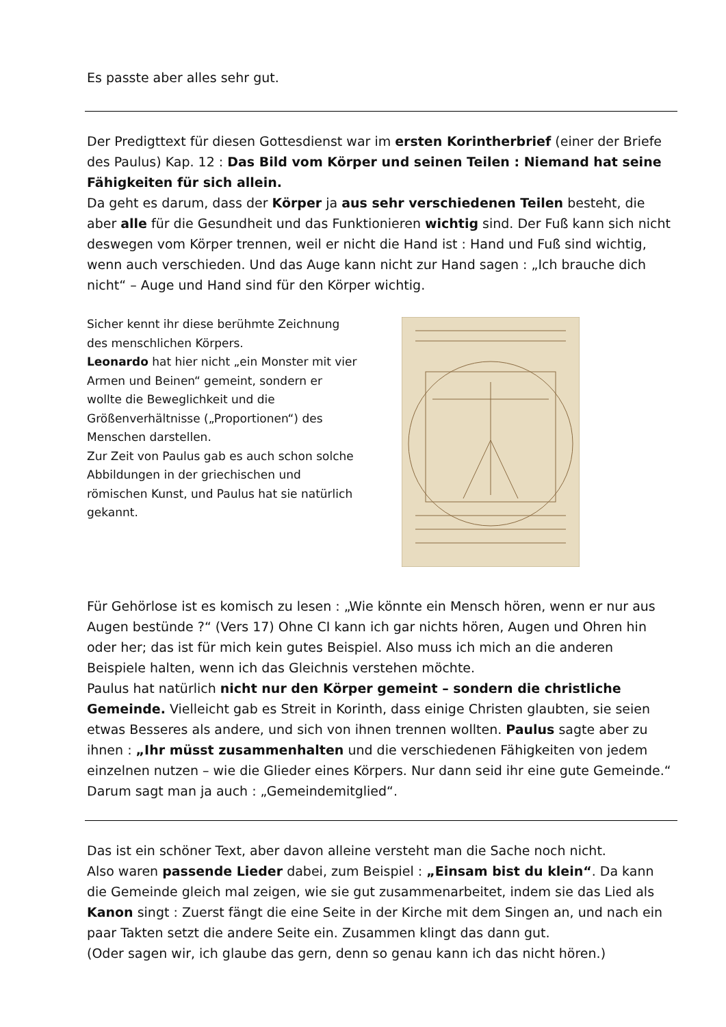Es passte aber alles sehr gut.
Der Predigttext für diesen Gottesdienst war im ersten Korintherbrief (einer der Briefe des Paulus) Kap. 12 : Das Bild vom Körper und seinen Teilen : Niemand hat seine Fähigkeiten für sich allein.
Da geht es darum, dass der Körper ja aus sehr verschiedenen Teilen besteht, die aber alle für die Gesundheit und das Funktionieren wichtig sind. Der Fuß kann sich nicht deswegen vom Körper trennen, weil er nicht die Hand ist : Hand und Fuß sind wichtig, wenn auch verschieden. Und das Auge kann nicht zur Hand sagen : „Ich brauche dich nicht“ – Auge und Hand sind für den Körper wichtig.
Sicher kennt ihr diese berühmte Zeichnung des menschlichen Körpers.
Leonardo hat hier nicht „ein Monster mit vier Armen und Beinen“ gemeint, sondern er wollte die Beweglichkeit und die Größenverhältnisse („Proportionen“) des Menschen darstellen.
Zur Zeit von Paulus gab es auch schon solche Abbildungen in der griechischen und römischen Kunst, und Paulus hat sie natürlich gekannt.
Für Gehörlose ist es komisch zu lesen : „Wie könnte ein Mensch hören, wenn er nur aus Augen bestünde ?“ (Vers 17) Ohne CI kann ich gar nichts hören, Augen und Ohren hin oder her; das ist für mich kein gutes Beispiel. Also muss ich mich an die anderen Beispiele halten, wenn ich das Gleichnis verstehen möchte.
Paulus hat natürlich nicht nur den Körper gemeint – sondern die christliche Gemeinde. Vielleicht gab es Streit in Korinth, dass einige Christen glaubten, sie seien etwas Besseres als andere, und sich von ihnen trennen wollten. Paulus sagte aber zu ihnen : „Ihr müsst zusammenhalten und die verschiedenen Fähigkeiten von jedem einzelnen nutzen – wie die Glieder eines Körpers. Nur dann seid ihr eine gute Gemeinde.“ Darum sagt man ja auch : „Gemeindemitglied“.
Das ist ein schöner Text, aber davon alleine versteht man die Sache noch nicht.
Also waren passende Lieder dabei, zum Beispiel : „Einsam bist du klein“. Da kann die Gemeinde gleich mal zeigen, wie sie gut zusammenarbeitet, indem sie das Lied als Kanon singt : Zuerst fängt die eine Seite in der Kirche mit dem Singen an, und nach ein paar Takten setzt die andere Seite ein. Zusammen klingt das dann gut.
(Oder sagen wir, ich glaube das gern, denn so genau kann ich das nicht hören.)